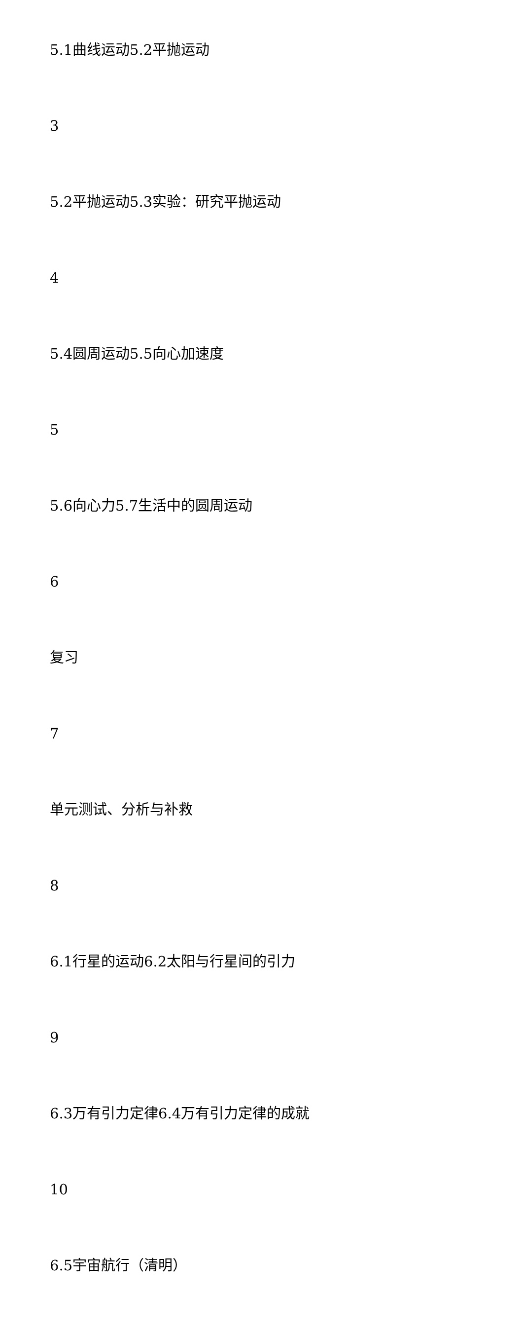5.1曲线运动5.2平抛运动
3
5.2平抛运动5.3实验：研究平抛运动
4
5.4圆周运动5.5向心加速度
5
5.6向心力5.7生活中的圆周运动
6
复习
7
单元测试、分析与补救
8
6.1行星的运动6.2太阳与行星间的引力
9
6.3万有引力定律6.4万有引力定律的成就
10
6.5宇宙航行（清明）